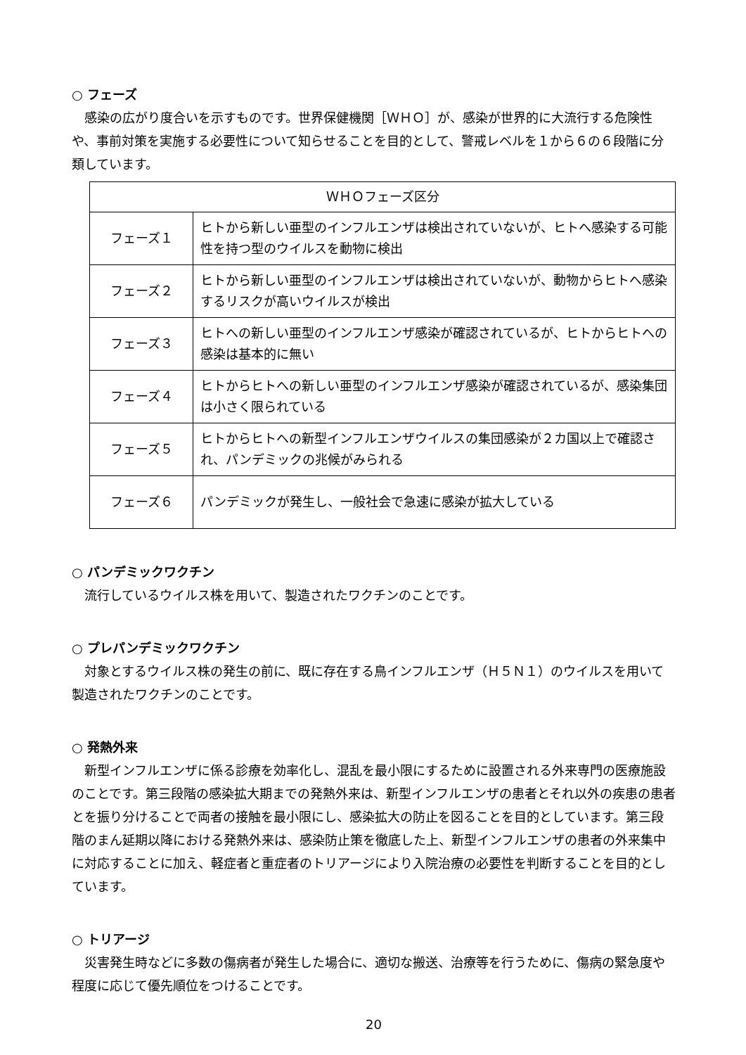○ フェーズ
感染の広がり度合いを示すものです。世界保健機関［ＷＨＯ］が、感染が世界的に大流行する危険性や、事前対策を実施する必要性について知らせることを目的として、警戒レベルを１から６の６段階に分類しています。
| ＷＨＯフェーズ区分 | |
| フェーズ１ | ヒトから新しい亜型のインフルエンザは検出されていないが、ヒトへ感染する可能性を持つ型のウイルスを動物に検出 |
| フェーズ２ | ヒトから新しい亜型のインフルエンザは検出されていないが、動物からヒトへ感染するリスクが高いウイルスが検出 |
| フェーズ３ | ヒトへの新しい亜型のインフルエンザ感染が確認されているが、ヒトからヒトへの感染は基本的に無い |
| フェーズ４ | ヒトからヒトへの新しい亜型のインフルエンザ感染が確認されているが、感染集団は小さく限られている |
| フェーズ５ | ヒトからヒトへの新型インフルエンザウイルスの集団感染が２カ国以上で確認され、パンデミックの兆候がみられる |
| フェーズ６ | パンデミックが発生し、一般社会で急速に感染が拡大している |
○ パンデミックワクチン
流行しているウイルス株を用いて、製造されたワクチンのことです。
○ プレパンデミックワクチン
対象とするウイルス株の発生の前に、既に存在する鳥インフルエンザ（Ｈ５Ｎ１）のウイルスを用いて製造されたワクチンのことです。
○ 発熱外来
新型インフルエンザに係る診療を効率化し、混乱を最小限にするために設置される外来専門の医療施設のことです。第三段階の感染拡大期までの発熱外来は、新型インフルエンザの患者とそれ以外の疾患の患者とを振り分けることで両者の接触を最小限にし、感染拡大の防止を図ることを目的としています。第三段階のまん延期以降における発熱外来は、感染防止策を徹底した上、新型インフルエンザの患者の外来集中に対応することに加え、軽症者と重症者のトリアージにより入院治療の必要性を判断することを目的としています。
○ トリアージ
災害発生時などに多数の傷病者が発生した場合に、適切な搬送、治療等を行うために、傷病の緊急度や程度に応じて優先順位をつけることです。
20